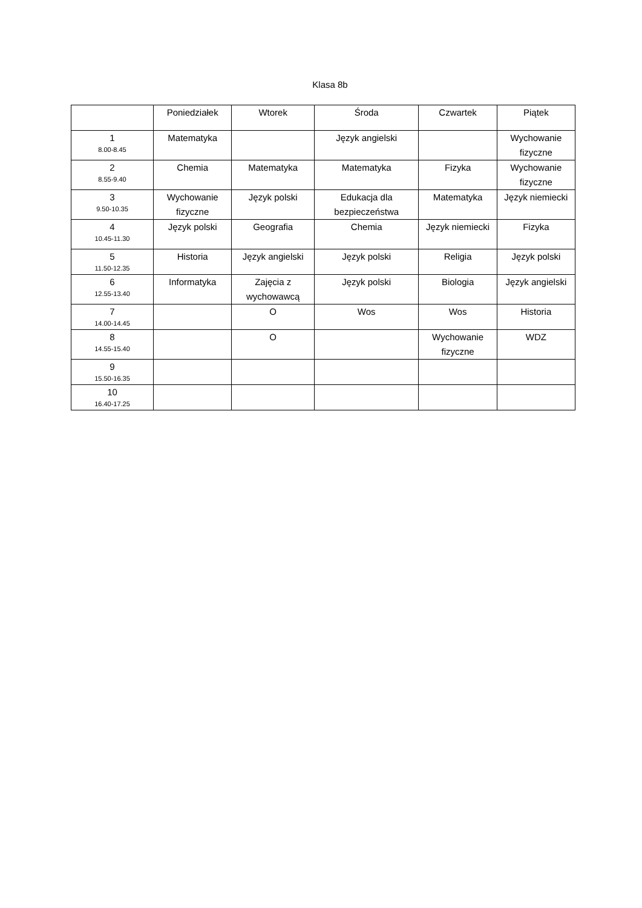Klasa 8b
| | Poniedziałek | Wtorek | Środa | Czwartek | Piątek |
| --- | --- | --- | --- | --- | --- |
| 1 8.00-8.45 | Matematyka | | Język angielski | | Wychowanie fizyczne |
| 2 8.55-9.40 | Chemia | Matematyka | Matematyka | Fizyka | Wychowanie fizyczne |
| 3 9.50-10.35 | Wychowanie fizyczne | Język polski | Edukacja dla bezpieczeństwa | Matematyka | Język niemiecki |
| 4 10.45-11.30 | Język polski | Geografia | Chemia | Język niemiecki | Fizyka |
| 5 11.50-12.35 | Historia | Język angielski | Język polski | Religia | Język polski |
| 6 12.55-13.40 | Informatyka | Zajęcia z wychowawcą | Język polski | Biologia | Język angielski |
| 7 14.00-14.45 | | O | Wos | Wos | Historia |
| 8 14.55-15.40 | | O | | Wychowanie fizyczne | WDZ |
| 9 15.50-16.35 | | | | | |
| 10 16.40-17.25 | | | | | |